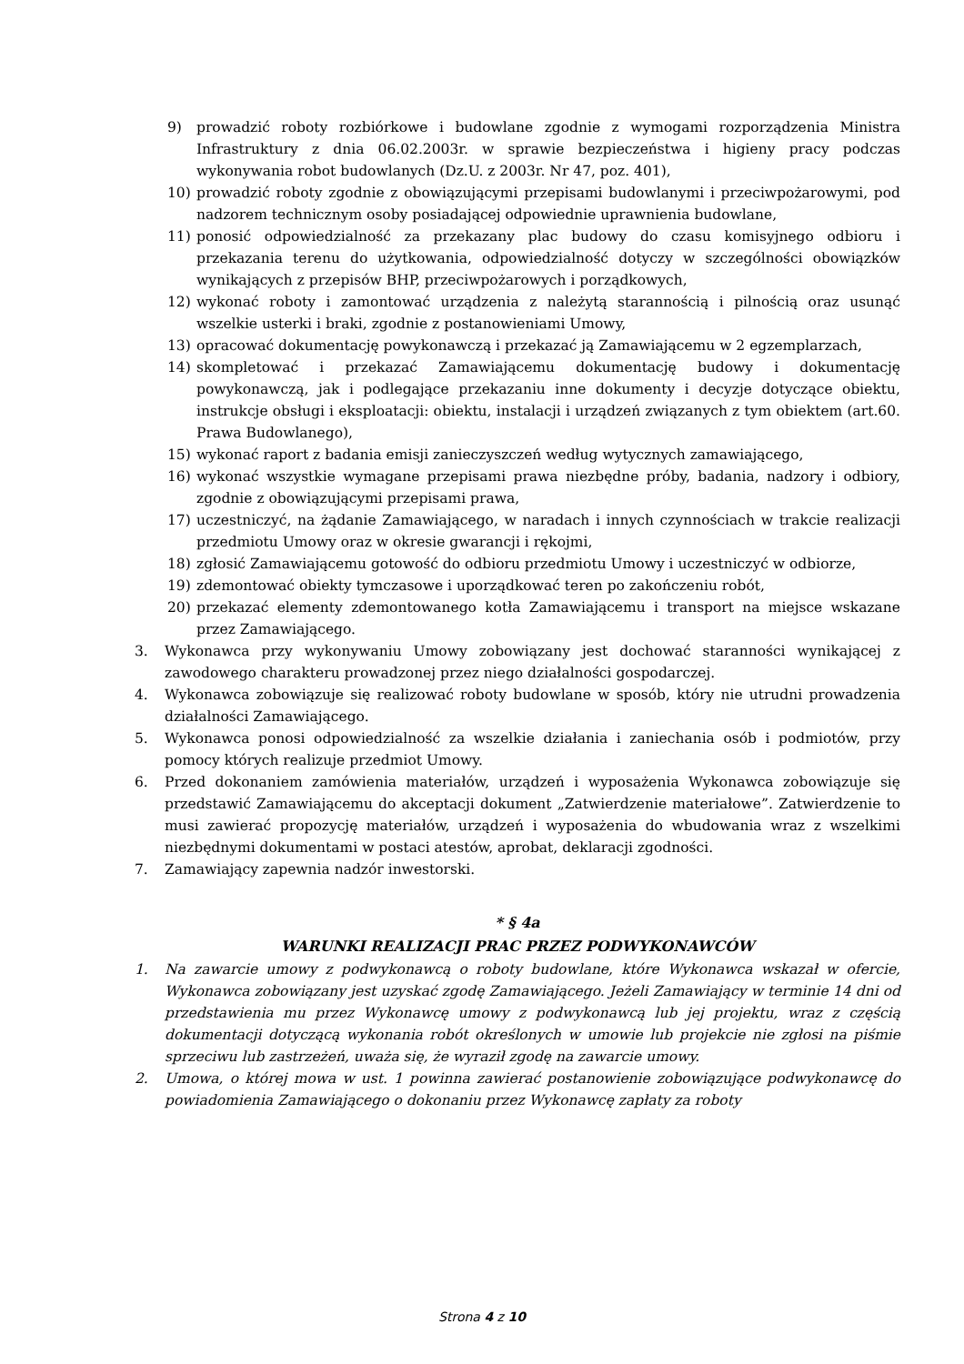9) prowadzić roboty rozbiórkowe i budowlane zgodnie z wymogami rozporządzenia Ministra Infrastruktury z dnia 06.02.2003r. w sprawie bezpieczeństwa i higieny pracy podczas wykonywania robot budowlanych (Dz.U. z 2003r. Nr 47, poz. 401),
10) prowadzić roboty zgodnie z obowiązującymi przepisami budowlanymi i przeciwpożarowymi, pod nadzorem technicznym osoby posiadającej odpowiednie uprawnienia budowlane,
11) ponosić odpowiedzialność za przekazany plac budowy do czasu komisyjnego odbioru i przekazania terenu do użytkowania, odpowiedzialność dotyczy w szczególności obowiązków wynikających z przepisów BHP, przeciwpożarowych i porządkowych,
12) wykonać roboty i zamontować urządzenia z należytą starannością i pilnością oraz usunąć wszelkie usterki i braki, zgodnie z postanowieniami Umowy,
13) opracować dokumentację powykonawczą i przekazać ją Zamawiającemu w 2 egzemplarzach,
14) skompletować i przekazać Zamawiającemu dokumentację budowy i dokumentację powykonawczą, jak i podlegające przekazaniu inne dokumenty i decyzje dotyczące obiektu, instrukcje obsługi i eksploatacji: obiektu, instalacji i urządzeń związanych z tym obiektem (art.60. Prawa Budowlanego),
15) wykonać raport z badania emisji zanieczyszczeń według wytycznych zamawiającego,
16) wykonać wszystkie wymagane przepisami prawa niezbędne próby, badania, nadzory i odbiory, zgodnie z obowiązującymi przepisami prawa,
17) uczestniczyć, na żądanie Zamawiającego, w naradach i innych czynnościach w trakcie realizacji przedmiotu Umowy oraz w okresie gwarancji i rękojmi,
18) zgłosić Zamawiającemu gotowość do odbioru przedmiotu Umowy i uczestniczyć w odbiorze,
19) zdemontować obiekty tymczasowe i uporządkować teren po zakończeniu robót,
20) przekazać elementy zdemontowanego kotła Zamawiającemu i transport na miejsce wskazane przez Zamawiającego.
3. Wykonawca przy wykonywaniu Umowy zobowiązany jest dochować staranności wynikającej z zawodowego charakteru prowadzonej przez niego działalności gospodarczej.
4. Wykonawca zobowiązuje się realizować roboty budowlane w sposób, który nie utrudni prowadzenia działalności Zamawiającego.
5. Wykonawca ponosi odpowiedzialność za wszelkie działania i zaniechania osób i podmiotów, przy pomocy których realizuje przedmiot Umowy.
6. Przed dokonaniem zamówienia materiałów, urządzeń i wyposażenia Wykonawca zobowiązuje się przedstawić Zamawiającemu do akceptacji dokument „Zatwierdzenie materiałowe”. Zatwierdzenie to musi zawierać propozycję materiałów, urządzeń i wyposażenia do wbudowania wraz z wszelkimi niezbędnymi dokumentami w postaci atestów, aprobat, deklaracji zgodności.
7. Zamawiający zapewnia nadzór inwestorski.
* § 4a
WARUNKI REALIZACJI PRAC PRZEZ PODWYKONAWCÓW
1. Na zawarcie umowy z podwykonawcą o roboty budowlane, które Wykonawca wskazał w ofercie, Wykonawca zobowiązany jest uzyskać zgodę Zamawiającego. Jeżeli Zamawiający w terminie 14 dni od przedstawienia mu przez Wykonawcę umowy z podwykonawcą lub jej projektu, wraz z częścią dokumentacji dotyczącą wykonania robót określonych w umowie lub projekcie nie zgłosi na piśmie sprzeciwu lub zastrzeżeń, uważa się, że wyraził zgodę na zawarcie umowy.
2. Umowa, o której mowa w ust. 1 powinna zawierać postanowienie zobowiązujące podwykonawcę do powiadomienia Zamawiającego o dokonaniu przez Wykonawcę zapłaty za roboty
Strona 4 z 10